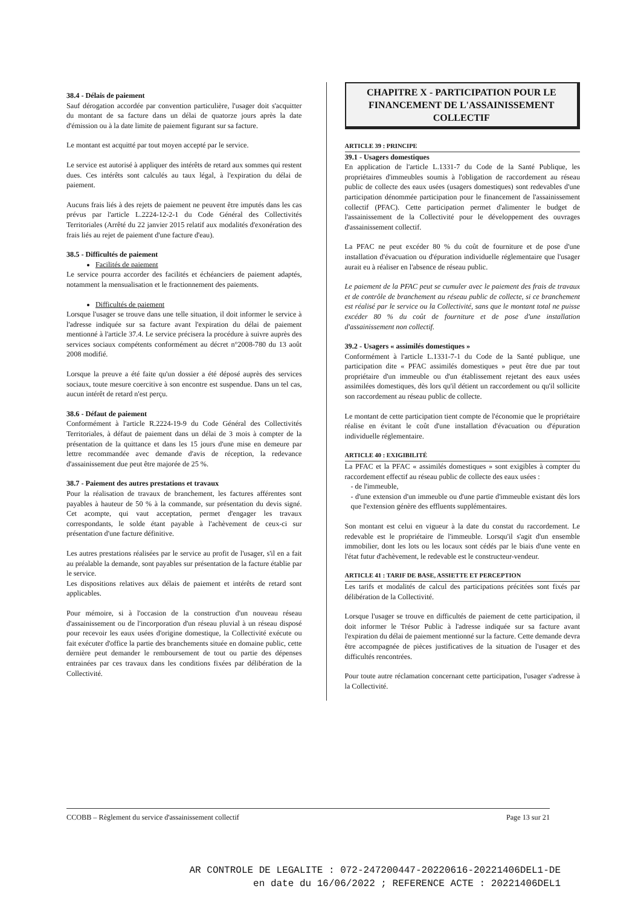38.4 - Délais de paiement
Sauf dérogation accordée par convention particulière, l'usager doit s'acquitter du montant de sa facture dans un délai de quatorze jours après la date d'émission ou à la date limite de paiement figurant sur sa facture.
Le montant est acquitté par tout moyen accepté par le service.
Le service est autorisé à appliquer des intérêts de retard aux sommes qui restent dues. Ces intérêts sont calculés au taux légal, à l'expiration du délai de paiement.
Aucuns frais liés à des rejets de paiement ne peuvent être imputés dans les cas prévus par l'article L.2224-12-2-1 du Code Général des Collectivités Territoriales (Arrêté du 22 janvier 2015 relatif aux modalités d'exonération des frais liés au rejet de paiement d'une facture d'eau).
38.5 - Difficultés de paiement
Facilités de paiement
Le service pourra accorder des facilités et échéanciers de paiement adaptés, notamment la mensualisation et le fractionnement des paiements.
Difficultés de paiement
Lorsque l'usager se trouve dans une telle situation, il doit informer le service à l'adresse indiquée sur sa facture avant l'expiration du délai de paiement mentionné à l'article 37.4. Le service précisera la procédure à suivre auprès des services sociaux compétents conformément au décret n°2008-780 du 13 août 2008 modifié.
Lorsque la preuve a été faite qu'un dossier a été déposé auprès des services sociaux, toute mesure coercitive à son encontre est suspendue. Dans un tel cas, aucun intérêt de retard n'est perçu.
38.6 - Défaut de paiement
Conformément à l'article R.2224-19-9 du Code Général des Collectivités Territoriales, à défaut de paiement dans un délai de 3 mois à compter de la présentation de la quittance et dans les 15 jours d'une mise en demeure par lettre recommandée avec demande d'avis de réception, la redevance d'assainissement due peut être majorée de 25 %.
38.7 - Paiement des autres prestations et travaux
Pour la réalisation de travaux de branchement, les factures afférentes sont payables à hauteur de 50 % à la commande, sur présentation du devis signé. Cet acompte, qui vaut acceptation, permet d'engager les travaux correspondants, le solde étant payable à l'achèvement de ceux-ci sur présentation d'une facture définitive.
Les autres prestations réalisées par le service au profit de l'usager, s'il en a fait au préalable la demande, sont payables sur présentation de la facture établie par le service.
Les dispositions relatives aux délais de paiement et intérêts de retard sont applicables.
Pour mémoire, si à l'occasion de la construction d'un nouveau réseau d'assainissement ou de l'incorporation d'un réseau pluvial à un réseau disposé pour recevoir les eaux usées d'origine domestique, la Collectivité exécute ou fait exécuter d'office la partie des branchements située en domaine public, cette dernière peut demander le remboursement de tout ou partie des dépenses entrainées par ces travaux dans les conditions fixées par délibération de la Collectivité.
CHAPITRE X - PARTICIPATION POUR LE FINANCEMENT DE L'ASSAINISSEMENT COLLECTIF
ARTICLE 39 : PRINCIPE
39.1 - Usagers domestiques
En application de l'article L.1331-7 du Code de la Santé Publique, les propriétaires d'immeubles soumis à l'obligation de raccordement au réseau public de collecte des eaux usées (usagers domestiques) sont redevables d'une participation dénommée participation pour le financement de l'assainissement collectif (PFAC). Cette participation permet d'alimenter le budget de l'assainissement de la Collectivité pour le développement des ouvrages d'assainissement collectif.
La PFAC ne peut excéder 80 % du coût de fourniture et de pose d'une installation d'évacuation ou d'épuration individuelle réglementaire que l'usager aurait eu à réaliser en l'absence de réseau public.
Le paiement de la PFAC peut se cumuler avec le paiement des frais de travaux et de contrôle de branchement au réseau public de collecte, si ce branchement est réalisé par le service ou la Collectivité, sans que le montant total ne puisse excéder 80 % du coût de fourniture et de pose d'une installation d'assainissement non collectif.
39.2 - Usagers « assimilés domestiques »
Conformément à l'article L.1331-7-1 du Code de la Santé publique, une participation dite « PFAC assimilés domestiques » peut être due par tout propriétaire d'un immeuble ou d'un établissement rejetant des eaux usées assimilées domestiques, dès lors qu'il détient un raccordement ou qu'il sollicite son raccordement au réseau public de collecte.
Le montant de cette participation tient compte de l'économie que le propriétaire réalise en évitant le coût d'une installation d'évacuation ou d'épuration individuelle réglementaire.
ARTICLE 40 : EXIGIBILITÉ
La PFAC et la PFAC « assimilés domestiques » sont exigibles à compter du raccordement effectif au réseau public de collecte des eaux usées :
- de l'immeuble,
- d'une extension d'un immeuble ou d'une partie d'immeuble existant dès lors que l'extension génère des effluents supplémentaires.
Son montant est celui en vigueur à la date du constat du raccordement. Le redevable est le propriétaire de l'immeuble. Lorsqu'il s'agit d'un ensemble immobilier, dont les lots ou les locaux sont cédés par le biais d'une vente en l'état futur d'achèvement, le redevable est le constructeur-vendeur.
ARTICLE 41 : TARIF DE BASE, ASSIETTE ET PERCEPTION
Les tarifs et modalités de calcul des participations précitées sont fixés par délibération de la Collectivité.
Lorsque l'usager se trouve en difficultés de paiement de cette participation, il doit informer le Trésor Public à l'adresse indiquée sur sa facture avant l'expiration du délai de paiement mentionné sur la facture. Cette demande devra être accompagnée de pièces justificatives de la situation de l'usager et des difficultés rencontrées.
Pour toute autre réclamation concernant cette participation, l'usager s'adresse à la Collectivité.
CCOBB – Règlement du service d'assainissement collectif Page 13 sur 21
AR CONTROLE DE LEGALITE : 072-247200447-20220616-20221406DEL1-DE
en date du 16/06/2022 ; REFERENCE ACTE : 20221406DEL1